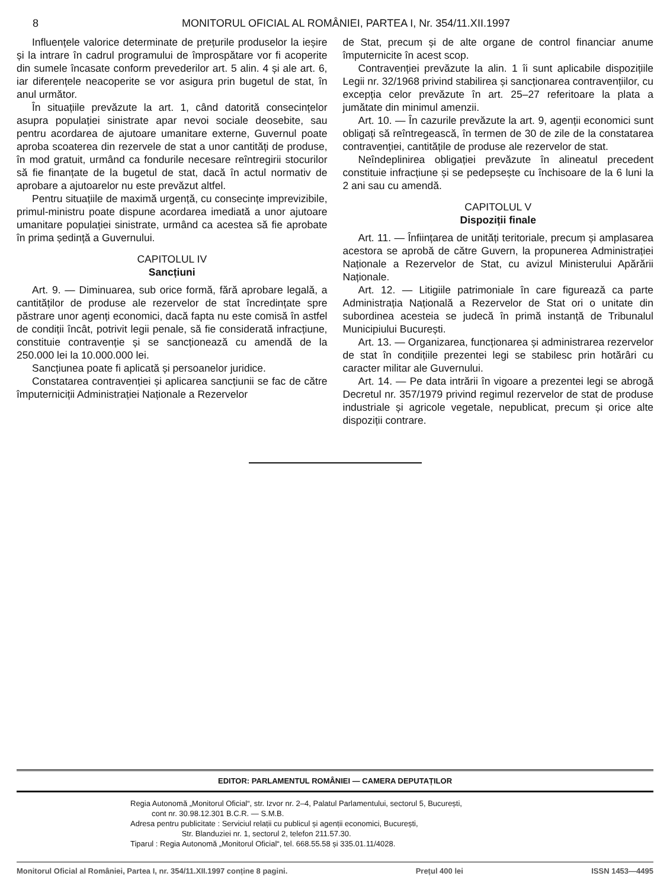8 MONITORUL OFICIAL AL ROMÂNIEI, PARTEA I, Nr. 354/11.XII.1997
Influențele valorice determinate de prețurile produselor la ieșire și la intrare în cadrul programului de împrospătare vor fi acoperite din sumele încasate conform prevederilor art. 5 alin. 4 și ale art. 6, iar diferențele neacoperite se vor asigura prin bugetul de stat, în anul următor.
În situațiile prevăzute la art. 1, când datorită consecințelor asupra populației sinistrate apar nevoi sociale deosebite, sau pentru acordarea de ajutoare umanitare externe, Guvernul poate aproba scoaterea din rezervele de stat a unor cantități de produse, în mod gratuit, urmând ca fondurile necesare reîntregirii stocurilor să fie finanțate de la bugetul de stat, dacă în actul normativ de aprobare a ajutoarelor nu este prevăzut altfel.
Pentru situațiile de maximă urgență, cu consecințe imprevizibile, primul-ministru poate dispune acordarea imediată a unor ajutoare umanitare populației sinistrate, urmând ca acestea să fie aprobate în prima ședință a Guvernului.
CAPITOLUL IV
Sancțiuni
Art. 9. — Diminuarea, sub orice formă, fără aprobare legală, a cantităților de produse ale rezervelor de stat încredințate spre păstrare unor agenți economici, dacă fapta nu este comisă în astfel de condiții încât, potrivit legii penale, să fie considerată infracțiune, constituie contravenție și se sancționează cu amendă de la 250.000 lei la 10.000.000 lei.
Sancțiunea poate fi aplicată și persoanelor juridice.
Constatarea contravenției și aplicarea sancțiunii se fac de către împuterniciții Administrației Naționale a Rezervelor
de Stat, precum și de alte organe de control financiar anume împuternicite în acest scop.
Contravenției prevăzute la alin. 1 îi sunt aplicabile dispozițiile Legii nr. 32/1968 privind stabilirea și sancționarea contravențiilor, cu excepția celor prevăzute în art. 25–27 referitoare la plata a jumătate din minimul amenzii.
Art. 10. — În cazurile prevăzute la art. 9, agenții economici sunt obligați să reîntregească, în termen de 30 de zile de la constatarea contravenției, cantitățile de produse ale rezervelor de stat.
Neîndeplinirea obligației prevăzute în alineatul precedent constituie infracțiune și se pedepsește cu închisoare de la 6 luni la 2 ani sau cu amendă.
CAPITOLUL V
Dispoziții finale
Art. 11. — Înființarea de unități teritoriale, precum și amplasarea acestora se aprobă de către Guvern, la propunerea Administrației Naționale a Rezervelor de Stat, cu avizul Ministerului Apărării Naționale.
Art. 12. — Litigiile patrimoniale în care figurează ca parte Administrația Națională a Rezervelor de Stat ori o unitate din subordinea acesteia se judecă în primă instanță de Tribunalul Municipiului București.
Art. 13. — Organizarea, funcționarea și administrarea rezervelor de stat în condițiile prezentei legi se stabilesc prin hotărâri cu caracter militar ale Guvernului.
Art. 14. — Pe data intrării în vigoare a prezentei legi se abrogă Decretul nr. 357/1979 privind regimul rezervelor de stat de produse industriale și agricole vegetale, nepublicat, precum și orice alte dispoziții contrare.
EDITOR: PARLAMENTUL ROMÂNIEI — CAMERA DEPUTAȚILOR
Regia Autonomă „Monitorul Oficial“, str. Izvor nr. 2–4, Palatul Parlamentului, sectorul 5, București,
cont nr. 30.98.12.301 B.C.R. — S.M.B.
Adresa pentru publicitate : Serviciul relații cu publicul și agenții economici, București,
Str. Blanduziei nr. 1, sectorul 2, telefon 211.57.30.
Tiparul : Regia Autonomă „Monitorul Oficial“, tel. 668.55.58 și 335.01.11/4028.
Monitorul Oficial al României, Partea I, nr. 354/11.XII.1997 conține 8 pagini. Prețul 400 lei ISSN 1453—4495